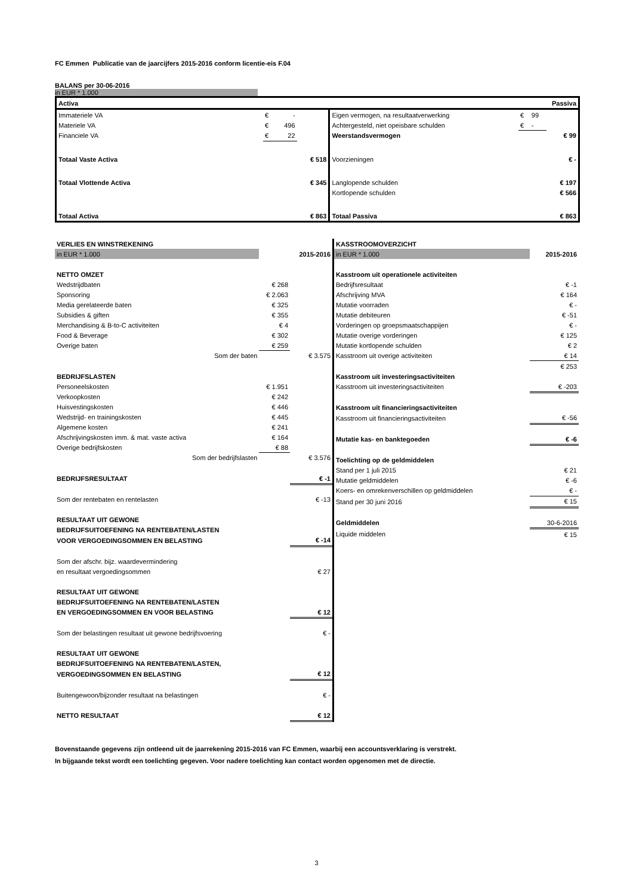FC Emmen Publicatie van de jaarcijfers 2015-2016 conform licentie-eis F.04
BALANS per 30-06-2016
in EUR * 1.000
| Activa | | | | Passiva | | | |
| Immateriele VA | € | - | | Eigen vermogen, na resultaatverwerking | € | 99 | |
| Materiele VA | € | 496 | | Achtergesteld, niet opeisbare schulden | € | - | |
| Financiele VA | € | 22 | | Weerstandsvermogen | | | € 99 |
| Totaal Vaste Activa | | | € 518 | Voorzieningen | | | € - |
| Totaal Vlottende Activa | | | € 345 | Langlopende schulden | | | € 197 |
| | | | | Kortlopende schulden | | | € 566 |
| Totaal Activa | | | € 863 | Totaal Passiva | | | € 863 |
| VERLIES EN WINSTREKENING | | |
| in EUR * 1.000 | | 2015-2016 |
| NETTO OMZET | | |
| Wedstrijdbaten | € 268 | |
| Sponsoring | € 2.063 | |
| Media gerelateerde baten | € 325 | |
| Subsidies & giften | € 355 | |
| Merchandising & B-to-C activiteiten | € 4 | |
| Food & Beverage | € 302 | |
| Overige baten | € 259 | |
| Som der baten | | € 3.575 |
| BEDRIJFSLASTEN | | |
| Personeelskosten | € 1.951 | |
| Verkoopkosten | € 242 | |
| Huisvestingskosten | € 446 | |
| Wedstrijd- en trainingskosten | € 445 | |
| Algemene kosten | € 241 | |
| Afschrijvingskosten imm. & mat. vaste activa | € 164 | |
| Overige bedrijfskosten | € 88 | |
| Som der bedrijfslasten | | € 3.576 |
| BEDRIJFSRESULTAAT | | € -1 |
| Som der rentebaten en rentelasten | | € -13 |
| RESULTAAT UIT GEWONE | | |
| BEDRIJFSUITOEFENING NA RENTEBATEN/LASTEN | | |
| VOOR VERGOEDINGSOMMEN EN BELASTING | | € -14 |
| Som der afschr. bijz. waardevermindering | | |
| en resultaat vergoedingsommen | | € 27 |
| RESULTAAT UIT GEWONE | | |
| BEDRIJFSUITOEFENING NA RENTEBATEN/LASTEN | | |
| EN VERGOEDINGSOMMEN EN VOOR BELASTING | | € 12 |
| Som der belastingen resultaat uit gewone bedrijfsvoering | | € - |
| RESULTAAT UIT GEWONE | | |
| BEDRIJFSUITOEFENING NA RENTEBATEN/LASTEN, | | |
| VERGOEDINGSOMMEN EN BELASTING | | € 12 |
| Buitengewoon/bijzonder resultaat na belastingen | | € - |
| NETTO RESULTAAT | | € 12 |
| KASSTROOMOVERZICHT | |
| in EUR * 1.000 | 2015-2016 |
| Kasstroom uit operationele activiteiten | |
| Bedrijfsresultaat | € -1 |
| Afschrijving MVA | € 164 |
| Mutatie voorraden | € - |
| Mutatie debiteuren | € -51 |
| Vorderingen op groepsmaatschappijen | € - |
| Mutatie overige vorderingen | € 125 |
| Mutatie kortlopende schulden | € 2 |
| Kasstroom uit overige activiteiten | € 14 |
| | € 253 |
| Kasstroom uit investeringsactiviteiten | |
| Kasstroom uit investeringsactiviteiten | € -203 |
| Kasstroom uit financieringsactiviteiten | |
| Kasstroom uit financieringsactiviteiten | € -56 |
| Mutatie kas- en banktegoeden | € -6 |
| Toelichting op de geldmiddelen | |
| Stand per 1 juli 2015 | € 21 |
| Mutatie geldmiddelen | € -6 |
| Koers- en omrekenverschillen op geldmiddelen | € - |
| Stand per 30 juni 2016 | € 15 |
| Geldmiddelen | 30-6-2016 |
| Liquide middelen | € 15 |
Bovenstaande gegevens zijn ontleend uit de jaarrekening 2015-2016 van FC Emmen, waarbij een accountsverklaring is verstrekt.
In bijgaande tekst wordt een toelichting gegeven. Voor nadere toelichting kan contact worden opgenomen met de directie.
3